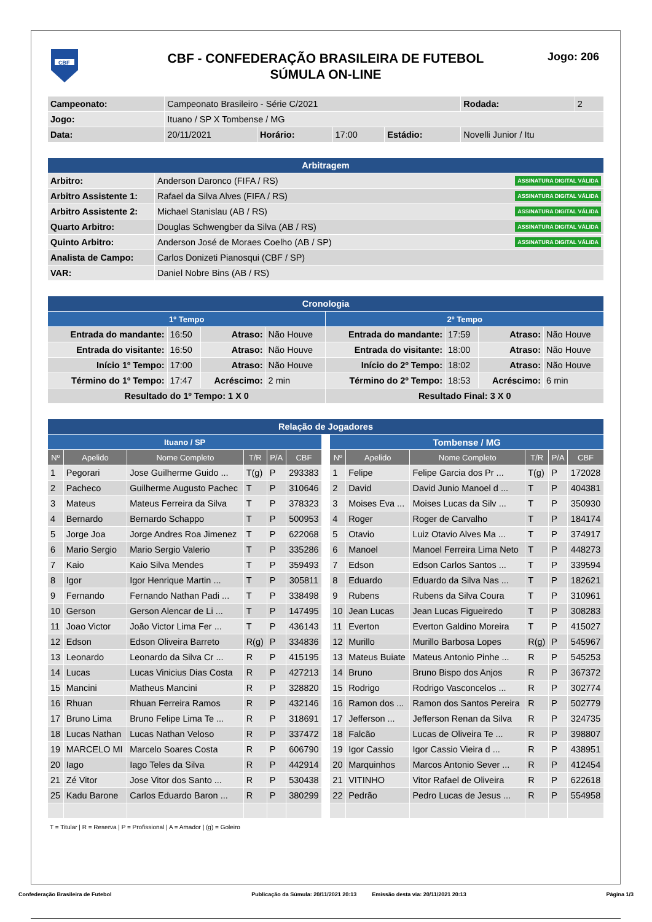CBF
CBF - CONFEDERAÇÃO BRASILEIRA DE FUTEBOL
SÚMULA ON-LINE
Jogo: 206
| Campeonato: | Campeonato Brasileiro - Série C/2021 | | | | | Rodada: | 2 |
| Jogo: | Ituano / SP X Tombense / MG | | | | | | |
| Data: | 20/11/2021 | Horário: | 17:00 | Estádio: | Novelli Junior / Itu | | |
| Arbitragem | |
| Arbitro: | Anderson Daronco (FIFA / RS) ASSINATURA DIGITAL VÁLIDA |
| Arbitro Assistente 1: | Rafael da Silva Alves (FIFA / RS) ASSINATURA DIGITAL VÁLIDA |
| Arbitro Assistente 2: | Michael Stanislau (AB / RS) ASSINATURA DIGITAL VÁLIDA |
| Quarto Arbitro: | Douglas Schwengber da Silva (AB / RS) ASSINATURA DIGITAL VÁLIDA |
| Quinto Arbitro: | Anderson José de Moraes Coelho (AB / SP) ASSINATURA DIGITAL VÁLIDA |
| Analista de Campo: | Carlos Donizeti Pianosqui (CBF / SP) |
| VAR: | Daniel Nobre Bins (AB / RS) |
| Cronologia | | | | | | | |
| 1º Tempo | | | | 2º Tempo | | | |
| Entrada do mandante: | 16:50 | Atraso: | Não Houve | Entrada do mandante: | 17:59 | Atraso: | Não Houve |
| Entrada do visitante: | 16:50 | Atraso: | Não Houve | Entrada do visitante: | 18:00 | Atraso: | Não Houve |
| Início 1º Tempo: | 17:00 | Atraso: | Não Houve | Início do 2º Tempo: | 18:02 | Atraso: | Não Houve |
| Término do 1º Tempo: | 17:47 | Acréscimo: | 2 min | Término do 2º Tempo: | 18:53 | Acréscimo: | 6 min |
| Resultado do 1º Tempo: 1 X 0 | | | | Resultado Final: 3 X 0 | | | |
| Relação de Jogadores | | | | | | | | | | | | |
| Ituano / SP | | | | | | | Tombense / MG | | | | | |
| Nº | Apelido | Nome Completo | T/R | P/A | CBF | | Nº | Apelido | Nome Completo | T/R | P/A | CBF |
| 1 | Pegorari | Jose Guilherme Guido ... | T(g) | P | 293383 | | 1 | Felipe | Felipe Garcia dos Pr ... | T(g) | P | 172028 |
| 2 | Pacheco | Guilherme Augusto Pachec | T | P | 310646 | | 2 | David | David Junio Manoel d ... | T | P | 404381 |
| 3 | Mateus | Mateus Ferreira da Silva | T | P | 378323 | | 3 | Moises Eva ... | Moises Lucas da Silv ... | T | P | 350930 |
| 4 | Bernardo | Bernardo Schappo | T | P | 500953 | | 4 | Roger | Roger de Carvalho | T | P | 184174 |
| 5 | Jorge Joa | Jorge Andres Roa Jimenez | T | P | 622068 | | 5 | Otavio | Luiz Otavio Alves Ma ... | T | P | 374917 |
| 6 | Mario Sergio | Mario Sergio Valerio | T | P | 335286 | | 6 | Manoel | Manoel Ferreira Lima Neto | T | P | 448273 |
| 7 | Kaio | Kaio Silva Mendes | T | P | 359493 | | 7 | Edson | Edson Carlos Santos ... | T | P | 339594 |
| 8 | Igor | Igor Henrique Martin ... | T | P | 305811 | | 8 | Eduardo | Eduardo da Silva Nas ... | T | P | 182621 |
| 9 | Fernando | Fernando Nathan Padi ... | T | P | 338498 | | 9 | Rubens | Rubens da Silva Coura | T | P | 310961 |
| 10 | Gerson | Gerson Alencar de Li ... | T | P | 147495 | | 10 | Jean Lucas | Jean Lucas Figueiredo | T | P | 308283 |
| 11 | Joao Victor | João Victor Lima Fer ... | T | P | 436143 | | 11 | Everton | Everton Galdino Moreira | T | P | 415027 |
| 12 | Edson | Edson Oliveira Barreto | R(g) | P | 334836 | | 12 | Murillo | Murillo Barbosa Lopes | R(g) | P | 545967 |
| 13 | Leonardo | Leonardo da Silva Cr ... | R | P | 415195 | | 13 | Mateus Buiate | Mateus Antonio Pinhe ... | R | P | 545253 |
| 14 | Lucas | Lucas Vinicius Dias Costa | R | P | 427213 | | 14 | Bruno | Bruno Bispo dos Anjos | R | P | 367372 |
| 15 | Mancini | Matheus Mancini | R | P | 328820 | | 15 | Rodrigo | Rodrigo Vasconcelos ... | R | P | 302774 |
| 16 | Rhuan | Rhuan Ferreira Ramos | R | P | 432146 | | 16 | Ramon dos ... | Ramon dos Santos Pereira | R | P | 502779 |
| 17 | Bruno Lima | Bruno Felipe Lima Te ... | R | P | 318691 | | 17 | Jefferson ... | Jefferson Renan da Silva | R | P | 324735 |
| 18 | Lucas Nathan | Lucas Nathan Veloso | R | P | 337472 | | 18 | Falcão | Lucas de Oliveira Te ... | R | P | 398807 |
| 19 | MARCELO MI | Marcelo Soares Costa | R | P | 606790 | | 19 | Igor Cassio | Igor Cassio Vieira d ... | R | P | 438951 |
| 20 | Iago | Iago Teles da Silva | R | P | 442914 | | 20 | Marquinhos | Marcos Antonio Sever ... | R | P | 412454 |
| 21 | Zé Vitor | Jose Vitor dos Santo ... | R | P | 530438 | | 21 | VITINHO | Vitor Rafael de Oliveira | R | P | 622618 |
| 25 | Kadu Barone | Carlos Eduardo Baron ... | R | P | 380299 | | 22 | Pedrão | Pedro Lucas de Jesus ... | R | P | 554958 |
T = Titular | R = Reserva | P = Profissional | A = Amador | (g) = Goleiro
Confederação Brasileira de Futebol Publicação da Súmula: 20/11/2021 20:13 Emissão desta via: 20/11/2021 20:13 Página 1/3